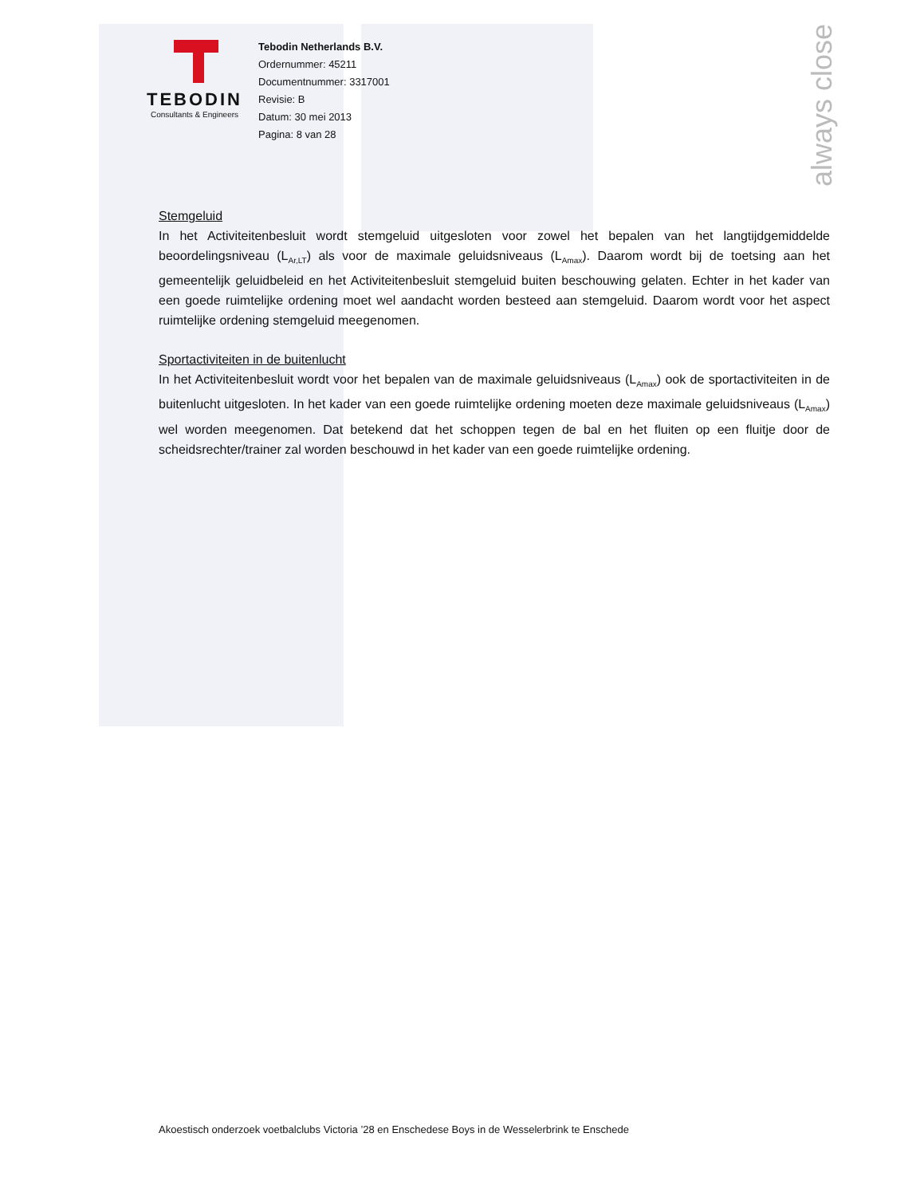always close
TEBODIN
Consultants & Engineers
Tebodin Netherlands B.V.
Ordernummer: 45211
Documentnummer: 3317001
Revisie: B
Datum: 30 mei 2013
Pagina: 8 van 28
Stemgeluid
In het Activiteitenbesluit wordt stemgeluid uitgesloten voor zowel het bepalen van het langtijdgemiddelde beoordelingsniveau (L<sub>Ar,LT</sub>) als voor de maximale geluidsniveaus (L<sub>Amax</sub>). Daarom wordt bij de toetsing aan het gemeentelijk geluidbeleid en het Activiteitenbesluit stemgeluid buiten beschouwing gelaten. Echter in het kader van een goede ruimtelijke ordening moet wel aandacht worden besteed aan stemgeluid. Daarom wordt voor het aspect ruimtelijke ordening stemgeluid meegenomen.
Sportactiviteiten in de buitenlucht
In het Activiteitenbesluit wordt voor het bepalen van de maximale geluidsniveaus (L<sub>Amax</sub>) ook de sportactiviteiten in de buitenlucht uitgesloten. In het kader van een goede ruimtelijke ordening moeten deze maximale geluidsniveaus (L<sub>Amax</sub>) wel worden meegenomen. Dat betekend dat het schoppen tegen de bal en het fluiten op een fluitje door de scheidsrechter/trainer zal worden beschouwd in het kader van een goede ruimtelijke ordening.
Akoestisch onderzoek voetbalclubs Victoria ’28 en Enschedese Boys in de Wesselerbrink te Enschede